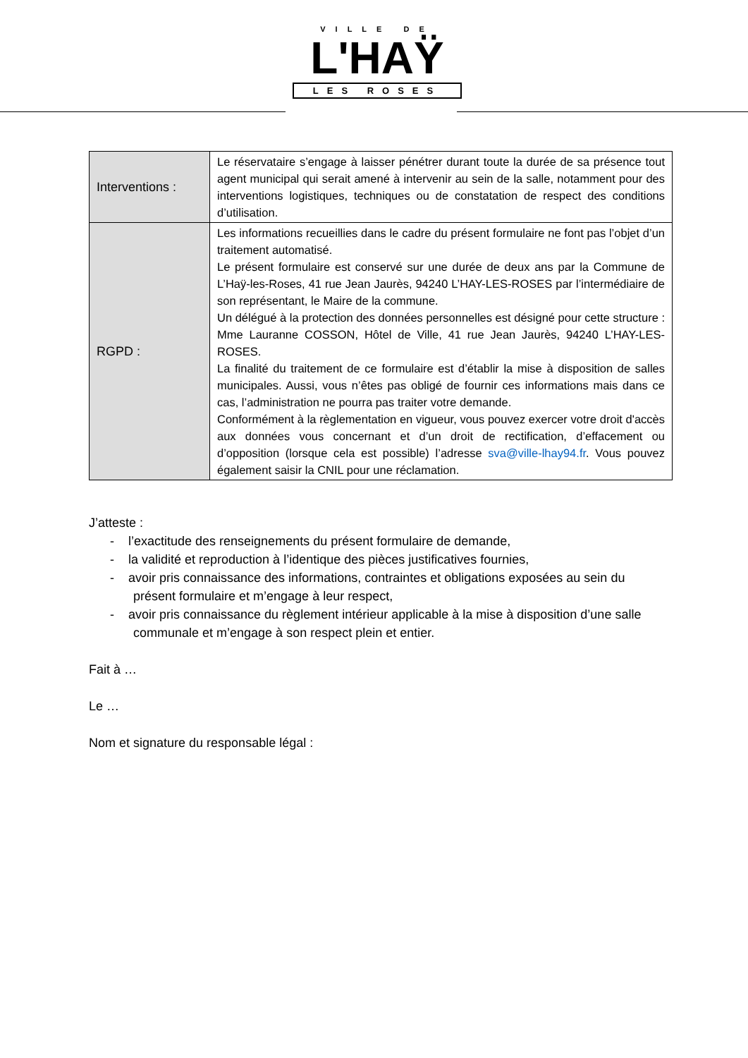VILLE DE
L'HAŸ
LES ROSES
| Interventions : | Le réservataire s’engage à laisser pénétrer durant toute la durée de sa présence tout agent municipal qui serait amené à intervenir au sein de la salle, notamment pour des interventions logistiques, techniques ou de constatation de respect des conditions d’utilisation. |
| RGPD : | Les informations recueillies dans le cadre du présent formulaire ne font pas l’objet d’un traitement automatisé. Le présent formulaire est conservé sur une durée de deux ans par la Commune de L’Haÿ-les-Roses, 41 rue Jean Jaurès, 94240 L’HAY-LES-ROSES par l’intermédiaire de son représentant, le Maire de la commune. Un délégué à la protection des données personnelles est désigné pour cette structure : Mme Lauranne COSSON, Hôtel de Ville, 41 rue Jean Jaurès, 94240 L’HAY-LES-ROSES. La finalité du traitement de ce formulaire est d’établir la mise à disposition de salles municipales. Aussi, vous n’êtes pas obligé de fournir ces informations mais dans ce cas, l’administration ne pourra pas traiter votre demande. Conformément à la règlementation en vigueur, vous pouvez exercer votre droit d'accès aux données vous concernant et d’un droit de rectification, d’effacement ou d’opposition (lorsque cela est possible) l’adresse sva@ville-lhay94.fr . Vous pouvez également saisir la CNIL pour une réclamation. |
J’atteste :
- l’exactitude des renseignements du présent formulaire de demande,
- la validité et reproduction à l’identique des pièces justificatives fournies,
- avoir pris connaissance des informations, contraintes et obligations exposées au sein du présent formulaire et m’engage à leur respect,
- avoir pris connaissance du règlement intérieur applicable à la mise à disposition d’une salle communale et m’engage à son respect plein et entier.
Fait à …
Le …
Nom et signature du responsable légal :